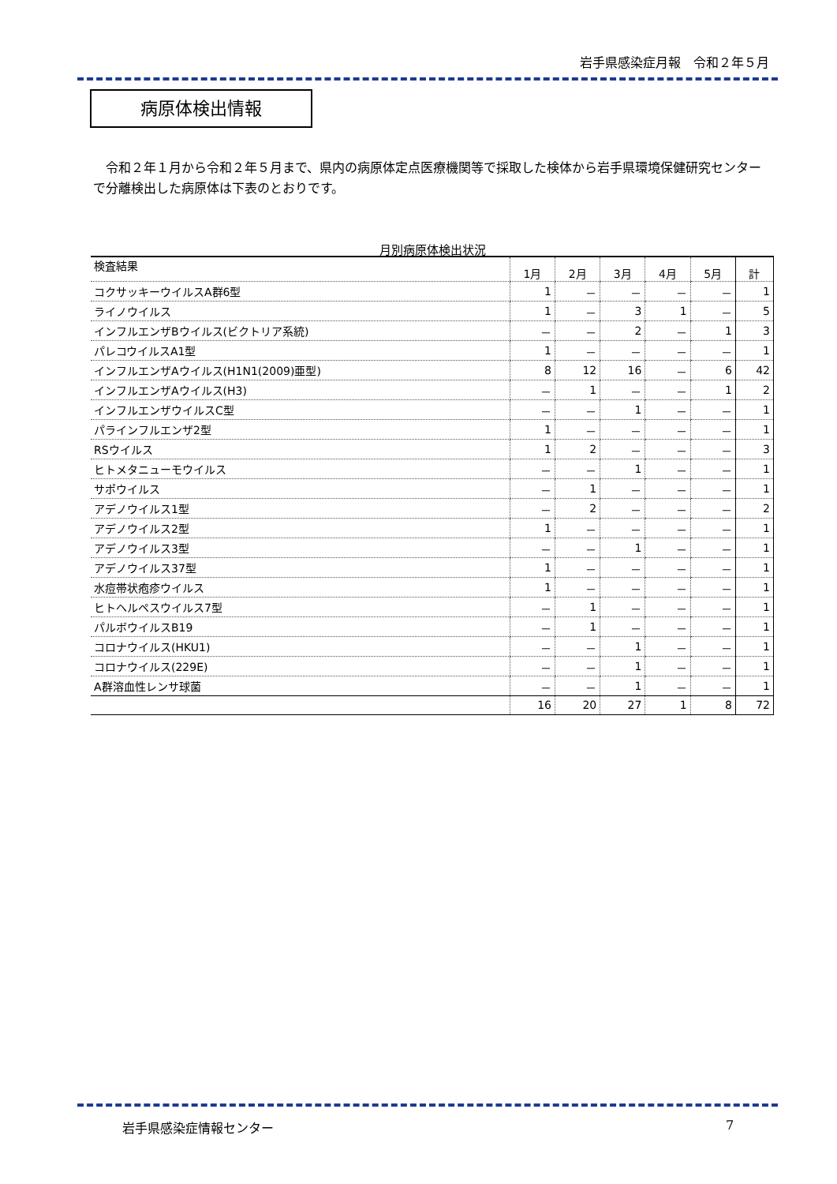岩手県感染症月報　令和２年５月
病原体検出情報
　令和２年１月から令和２年５月まで、県内の病原体定点医療機関等で採取した検体から岩手県環境保健研究センターで分離検出した病原体は下表のとおりです。
月別病原体検出状況
| 検査結果 | 1月 | 2月 | 3月 | 4月 | 5月 | 計 |
| --- | --- | --- | --- | --- | --- | --- |
| コクサッキーウイルスA群6型 | 1 | － | － | － | － | 1 |
| ライノウイルス | 1 | － | 3 | 1 | － | 5 |
| インフルエンザBウイルス(ビクトリア系統) | － | － | 2 | － | 1 | 3 |
| パレコウイルスA1型 | 1 | － | － | － | － | 1 |
| インフルエンザAウイルス(H1N1(2009)亜型) | 8 | 12 | 16 | － | 6 | 42 |
| インフルエンザAウイルス(H3) | － | 1 | － | － | 1 | 2 |
| インフルエンザウイルスC型 | － | － | 1 | － | － | 1 |
| パラインフルエンザ2型 | 1 | － | － | － | － | 1 |
| RSウイルス | 1 | 2 | － | － | － | 3 |
| ヒトメタニューモウイルス | － | － | 1 | － | － | 1 |
| サポウイルス | － | 1 | － | － | － | 1 |
| アデノウイルス1型 | － | 2 | － | － | － | 2 |
| アデノウイルス2型 | 1 | － | － | － | － | 1 |
| アデノウイルス3型 | － | － | 1 | － | － | 1 |
| アデノウイルス37型 | 1 | － | － | － | － | 1 |
| 水痘帯状疱疹ウイルス | 1 | － | － | － | － | 1 |
| ヒトヘルペスウイルス7型 | － | 1 | － | － | － | 1 |
| パルボウイルスB19 | － | 1 | － | － | － | 1 |
| コロナウイルス(HKU1) | － | － | 1 | － | － | 1 |
| コロナウイルス(229E) | － | － | 1 | － | － | 1 |
| A群溶血性レンサ球菌 | － | － | 1 | － | － | 1 |
| | 16 | 20 | 27 | 1 | 8 | 72 |
岩手県感染症情報センター 7